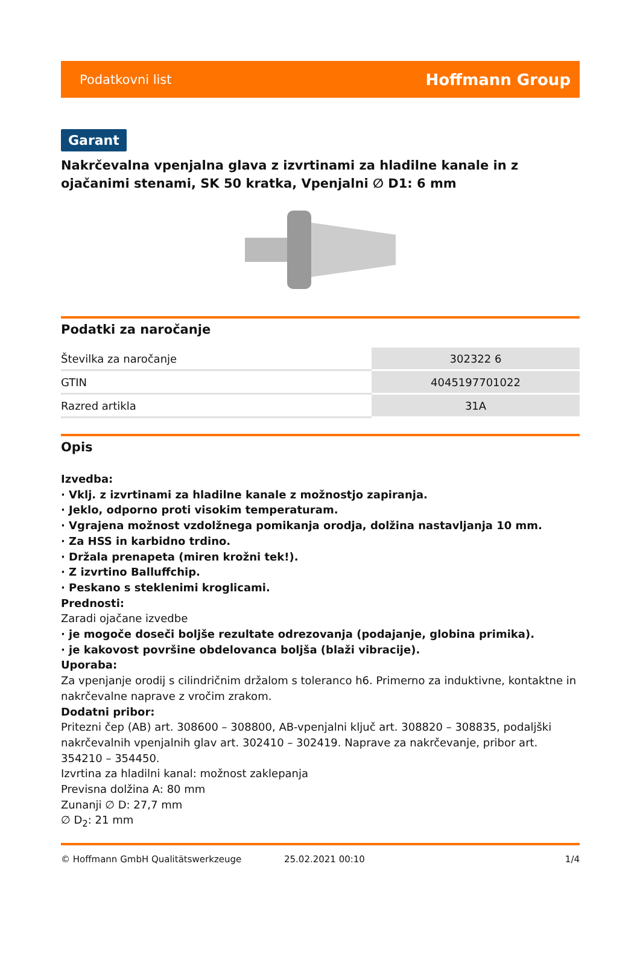Podatkovni list Hoffmann Group
Garant
Nakrčevalna vpenjalna glava z izvrtinami za hladilne kanale in z ojačanimi stenami, SK 50 kratka, Vpenjalni ∅ D1: 6 mm
Podatki za naročanje
| Številka za naročanje | 302322 6 |
| GTIN | 4045197701022 |
| Razred artikla | 31A |
Opis
Izvedba:
· Vklj. z izvrtinami za hladilne kanale z možnostjo zapiranja.
· Jeklo, odporno proti visokim temperaturam.
· Vgrajena možnost vzdolžnega pomikanja orodja, dolžina nastavljanja 10 mm.
· Za HSS in karbidno trdino.
· Držala prenapeta (miren krožni tek!).
· Z izvrtino Balluffchip.
· Peskano s steklenimi kroglicami.
Prednosti:
Zaradi ojačane izvedbe
· je mogoče doseči boljše rezultate odrezovanja (podajanje, globina primika).
· je kakovost površine obdelovanca boljša (blaži vibracije).
Uporaba:
Za vpenjanje orodij s cilindričnim držalom s toleranco h6. Primerno za induktivne, kontaktne in nakrčevalne naprave z vročim zrakom.
Dodatni pribor:
Pritezni čep (AB) art. 308600 – 308800, AB-vpenjalni ključ art. 308820 – 308835, podaljški nakrčevalnih vpenjalnih glav art. 302410 – 302419. Naprave za nakrčevanje, pribor art. 354210 – 354450.
Izvrtina za hladilni kanal: možnost zaklepanja
Previsna dolžina A: 80 mm
Zunanji ∅ D: 27,7 mm
∅ D<sub>2</sub>: 21 mm
© Hoffmann GmbH Qualitätswerkzeuge 25.02.2021 00:10 1/4